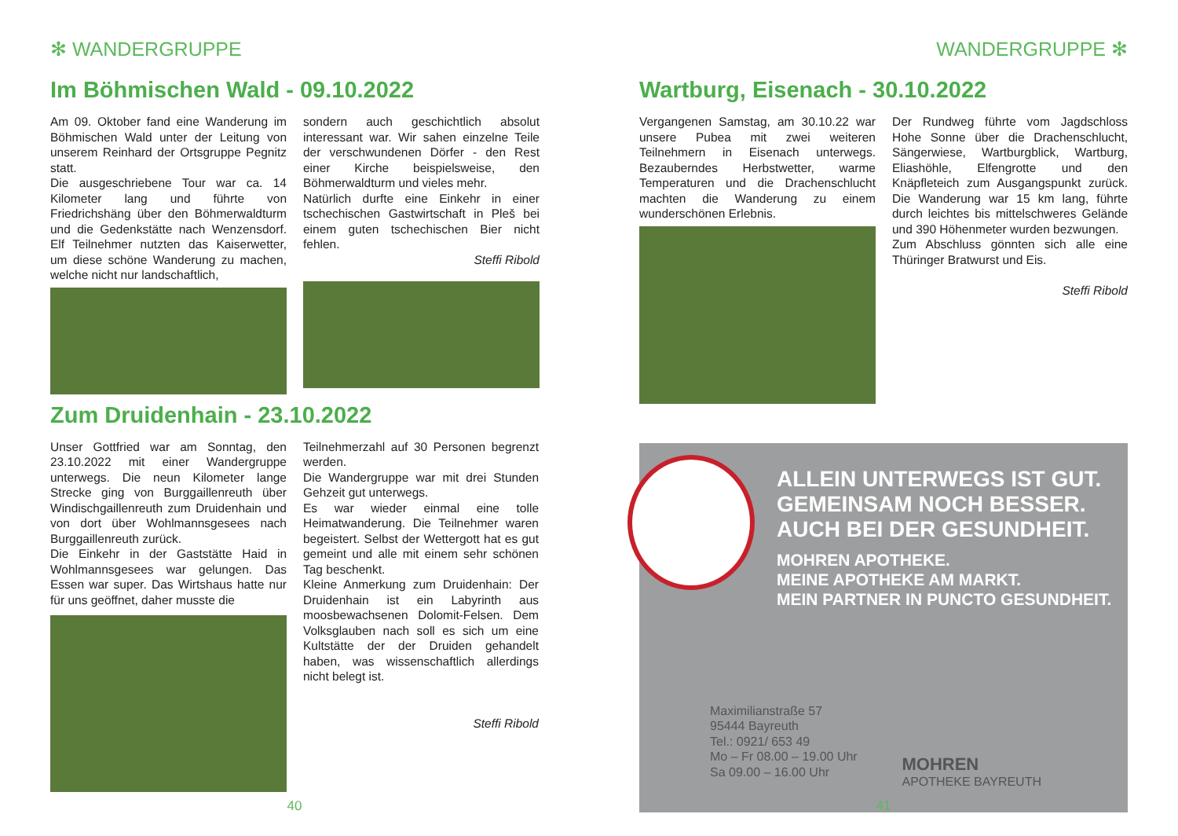✻ WANDERGRUPPE
Im Böhmischen Wald - 09.10.2022
Am 09. Oktober fand eine Wanderung im Böhmischen Wald unter der Leitung von unserem Reinhard der Ortsgruppe Pegnitz statt.
Die ausgeschriebene Tour war ca. 14 Kilometer lang und führte von Friedrichshäng über den Böhmerwaldturm und die Gedenkstätte nach Wenzensdorf. Elf Teilnehmer nutzten das Kaiserwetter, um diese schöne Wanderung zu machen, welche nicht nur landschaftlich,
sondern auch geschichtlich absolut interessant war. Wir sahen einzelne Teile der verschwundenen Dörfer - den Rest einer Kirche beispielsweise, den Böhmerwaldturm und vieles mehr.
Natürlich durfte eine Einkehr in einer tschechischen Gastwirtschaft in Pleš bei einem guten tschechischen Bier nicht fehlen.
Steffi Ribold
Zum Druidenhain - 23.10.2022
Unser Gottfried war am Sonntag, den 23.10.2022 mit einer Wandergruppe unterwegs. Die neun Kilometer lange Strecke ging von Burggaillenreuth über Windischgaillenreuth zum Druidenhain und von dort über Wohlmannsgesees nach Burggaillenreuth zurück.
Die Einkehr in der Gaststätte Haid in Wohlmannsgesees war gelungen. Das Essen war super. Das Wirtshaus hatte nur für uns geöffnet, daher musste die
Teilnehmerzahl auf 30 Personen begrenzt werden.
Die Wandergruppe war mit drei Stunden Gehzeit gut unterwegs.
Es war wieder einmal eine tolle Heimatwanderung. Die Teilnehmer waren begeistert. Selbst der Wettergott hat es gut gemeint und alle mit einem sehr schönen Tag beschenkt.
Kleine Anmerkung zum Druidenhain: Der Druidenhain ist ein Labyrinth aus moosbewachsenen Dolomit-Felsen. Dem Volksglauben nach soll es sich um eine Kultstätte der der Druiden gehandelt haben, was wissenschaftlich allerdings nicht belegt ist.
Steffi Ribold
40
WANDERGRUPPE ✻
Wartburg, Eisenach - 30.10.2022
Vergangenen Samstag, am 30.10.22 war unsere Pubea mit zwei weiteren Teilnehmern in Eisenach unterwegs. Bezauberndes Herbstwetter, warme Temperaturen und die Drachenschlucht machten die Wanderung zu einem wunderschönen Erlebnis.
Der Rundweg führte vom Jagdschloss Hohe Sonne über die Drachenschlucht, Sängerwiese, Wartburgblick, Wartburg, Eliashöhle, Elfengrotte und den Knäpfleteich zum Ausgangspunkt zurück. Die Wanderung war 15 km lang, führte durch leichtes bis mittelschweres Gelände und 390 Höhenmeter wurden bezwungen.
Zum Abschluss gönnten sich alle eine Thüringer Bratwurst und Eis.
Steffi Ribold
ALLEIN UNTERWEGS IST GUT.
GEMEINSAM NOCH BESSER.
AUCH BEI DER GESUNDHEIT.
MOHREN APOTHEKE.
MEINE APOTHEKE AM MARKT.
MEIN PARTNER IN PUNCTO GESUNDHEIT.
Maximilianstraße 57
95444 Bayreuth
Tel.: 0921/ 653 49
Mo – Fr 08.00 – 19.00 Uhr
Sa 09.00 – 16.00 Uhr
MOHREN
APOTHEKE BAYREUTH
41